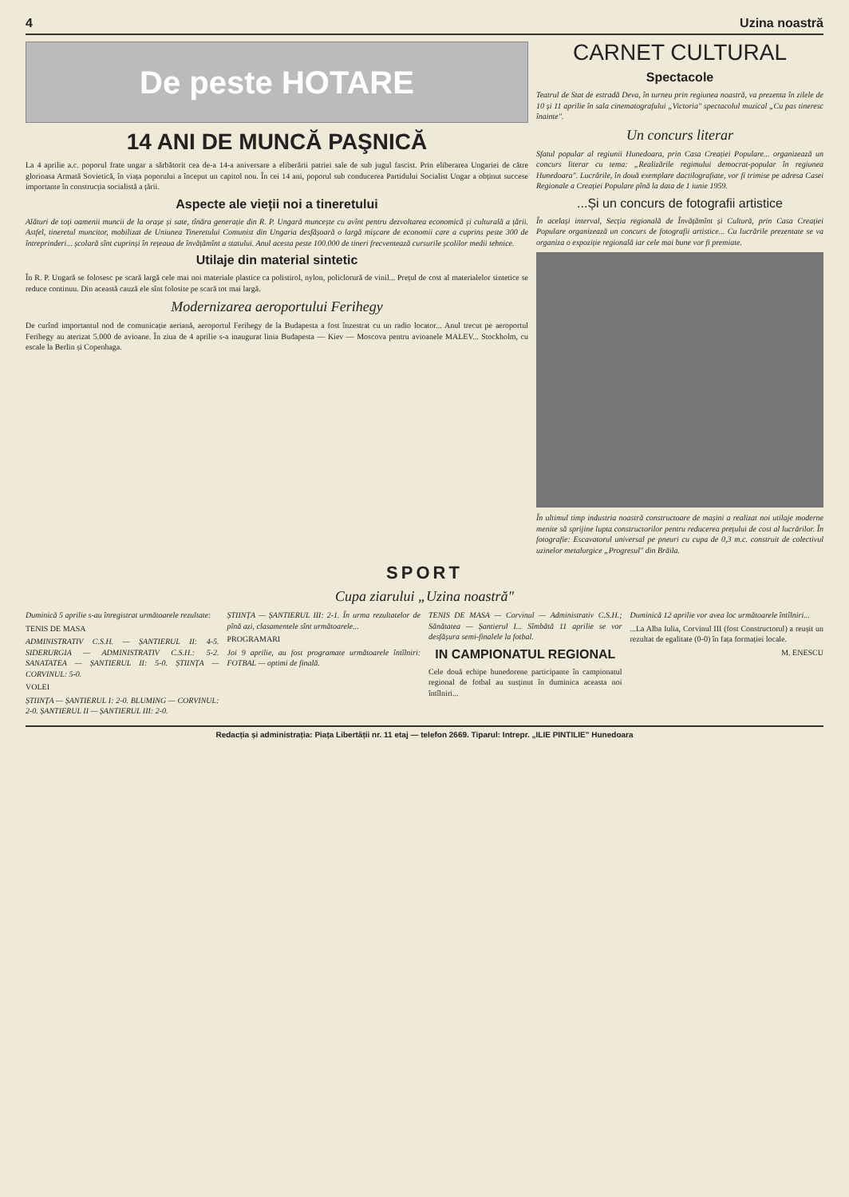4 Uzina noastră
De peste HOTARE
14 ANI DE MUNCĂ PAŞNICĂ
La 4 aprilie a.c. poporul frate ungar a sărbătorit cea de-a 14-a aniversare a eliberării patriei sale de sub jugul fascist. Prin eliberarea Ungariei de către glorioasa Armată Sovietică, în viața poporului a început un capitol nou. În cei 14 ani, poporul sub conducerea Partidului Socialist Ungar a obținut succese importante în construcția socialistă a țării.
Aspecte ale vieții noi a tineretului
Alături de toți oamenii muncii de la orașe și sate, tînăra generație din R. P. Ungară muncește cu avînt pentru dezvoltarea economică și culturală a țării. Astfel, tineretul muncitor, mobilizat de Uniunea Tineretului Comunist din Ungaria desfășoară o largă mișcare de economii care a cuprins peste 300 de întreprinderi... școlară sînt cuprinși în rețeaua de învățămînt a statului. Anul acesta peste 100.000 de tineri frecventează cursurile școlilor medii tehnice.
Utilaje din material sintetic
În R. P. Ungară se folosesc pe scară largă cele mai noi materiale plastice ca polistirol, nylon, policlorură de vinil... Prețul de cost al materialelor sintetice se reduce continuu. Din această cauză ele sînt folosite pe scară tot mai largă.
Modernizarea aeroportului Ferihegy
De curînd importantul nod de comunicație aeriană, aeroportul Ferihegy de la Budapesta a fost înzestrat cu un radio locator... Anul trecut pe aeroportul Ferihegy au aterizat 5.000 de avioane. În ziua de 4 aprilie s-a inaugurat linia Budapesta — Kiev — Moscova pentru avioanele MALEV... Stockholm, cu escale la Berlin și Copenhaga.
CARNET CULTURAL
Spectacole
Teatrul de Stat de estradă Deva, în turneu prin regiunea noastră, va prezenta în zilele de 10 și 11 aprilie în sala cinematografului „Victoria" spectacolul muzical „Cu pas tineresc înainte".
Un concurs literar
Sfatul popular al regiunii Hunedoara, prin Casa Creației Populare... organizează un concurs literar cu tema: „Realizările regimului democrat-popular în regiunea Hunedoara". Lucrările, în două exemplare dactilografiate, vor fi trimise pe adresa Casei Regionale a Creației Populare pînă la data de 1 iunie 1959.
...Și un concurs de fotografii artistice
În același interval, Secția regională de Învățămînt și Cultură, prin Casa Creației Populare organizează un concurs de fotografii artistice... Cu lucrările prezentate se va organiza o expoziție regională iar cele mai bune vor fi premiate.
În ultimul timp industria noastră constructoare de mașini a realizat noi utilaje moderne menite să sprijine lupta constructorilor pentru reducerea prețului de cost al lucrărilor. În fotografie: Escavatorul universal pe pneuri cu cupa de 0,3 m.c. construit de colectivul uzinelor metalurgice „Progresul" din Brăila.
SPORT
Cupa ziarului „Uzina noastră"
Duminică 5 aprilie s-au înregistrat următoarele rezultate:
TENIS DE MASA
ADMINISTRATIV C.S.H. — ȘANTIERUL II: 4-5. SIDERURGIA — ADMINISTRATIV C.S.H.: 5-2. SANATATEA — ȘANTIERUL II: 5-0. ȘTIINȚA — CORVINUL: 5-0.
VOLEI
ȘTIINȚA — ȘANTIERUL I: 2-0. BLUMING — CORVINUL: 2-0. ȘANTIERUL II — ȘANTIERUL III: 2-0.
ȘTIINȚA — ȘANTIERUL III: 2-1. În urma rezultatelor de pînă azi, clasamentele sînt următoarele...
PROGRAMARI
Joi 9 aprilie, au fost programate următoarele întîlniri: FOTBAL — optimi de finală.
TENIS DE MASA — Corvinul — Administrativ C.S.H.; Sănătatea — Șantierul I... Sîmbătă 11 aprilie se vor desfășura semi-finalele la fotbal.
IN CAMPIONATUL REGIONAL
Cele două echipe hunedorene participante în campionatul regional de fotbal au susținut în duminica aceasta noi întîlniri...
Duminică 12 aprilie vor avea loc următoarele întîlniri...
...La Alba Iulia, Corvinul III (fost Constructorul) a reușit un rezultat de egalitate (0-0) în fața formației locale.
M. ENESCU
Redacția și administrația: Piața Libertății nr. 11 etaj — telefon 2669. Tiparul: Intrepr. „ILIE PINTILIE" Hunedoara